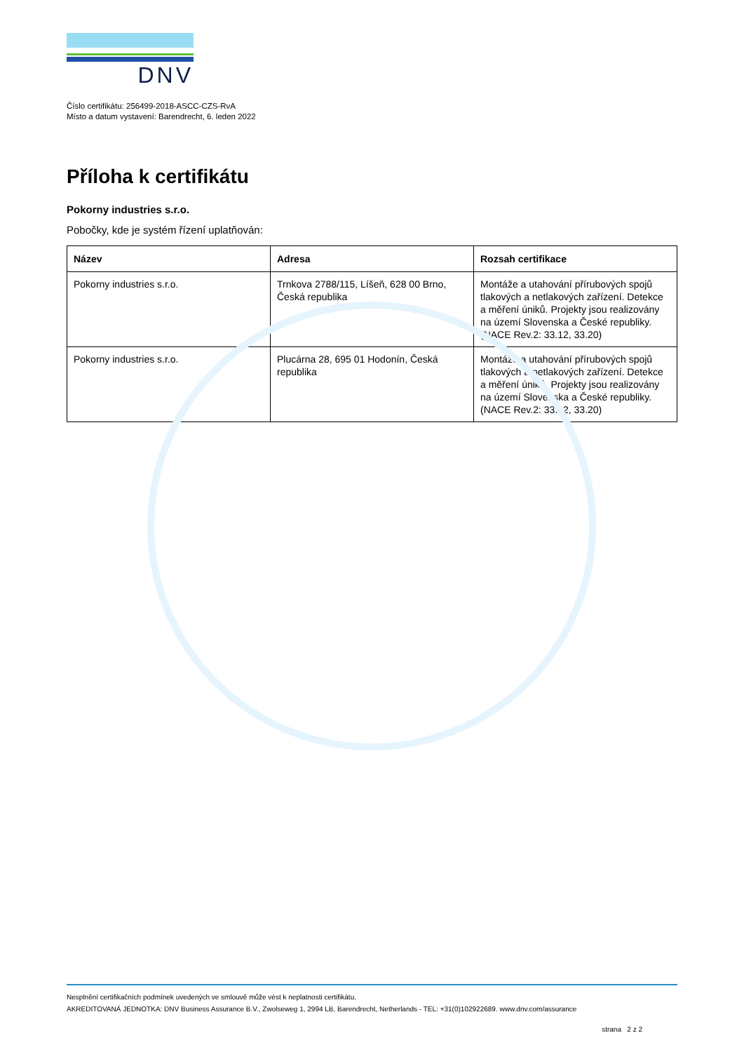DNV
Číslo certifikátu: 256499-2018-ASCC-CZS-RvA
Místo a datum vystavení: Barendrecht, 6. leden 2022
Příloha k certifikátu
Pokorny industries s.r.o.
Pobočky, kde je systém řízení uplatňován:
| Název | Adresa | Rozsah certifikace |
| --- | --- | --- |
| Pokorny industries s.r.o. | Trnkova 2788/115, Líšeň, 628 00 Brno, Česká republika | Montáže a utahování přírubových spojů tlakových a netlakových zařízení. Detekce a měření úniků. Projekty jsou realizovány na území Slovenska a České republiky. (NACE Rev.2: 33.12, 33.20) |
| Pokorny industries s.r.o. | Plucárna 28, 695 01 Hodonín, Česká republika | Montáže a utahování přírubových spojů tlakových a netlakových zařízení. Detekce a měření úniků. Projekty jsou realizovány na území Slovenska a České republiky. (NACE Rev.2: 33.12, 33.20) |
Nesplnění certifikačních podmínek uvedených ve smlouvě může vést k neplatnosti certifikátu.
AKREDITOVANÁ JEDNOTKA: DNV Business Assurance B.V., Zwolseweg 1, 2994 LB, Barendrecht, Netherlands - TEL: +31(0)102922689. www.dnv.com/assurance
strana 2 z 2